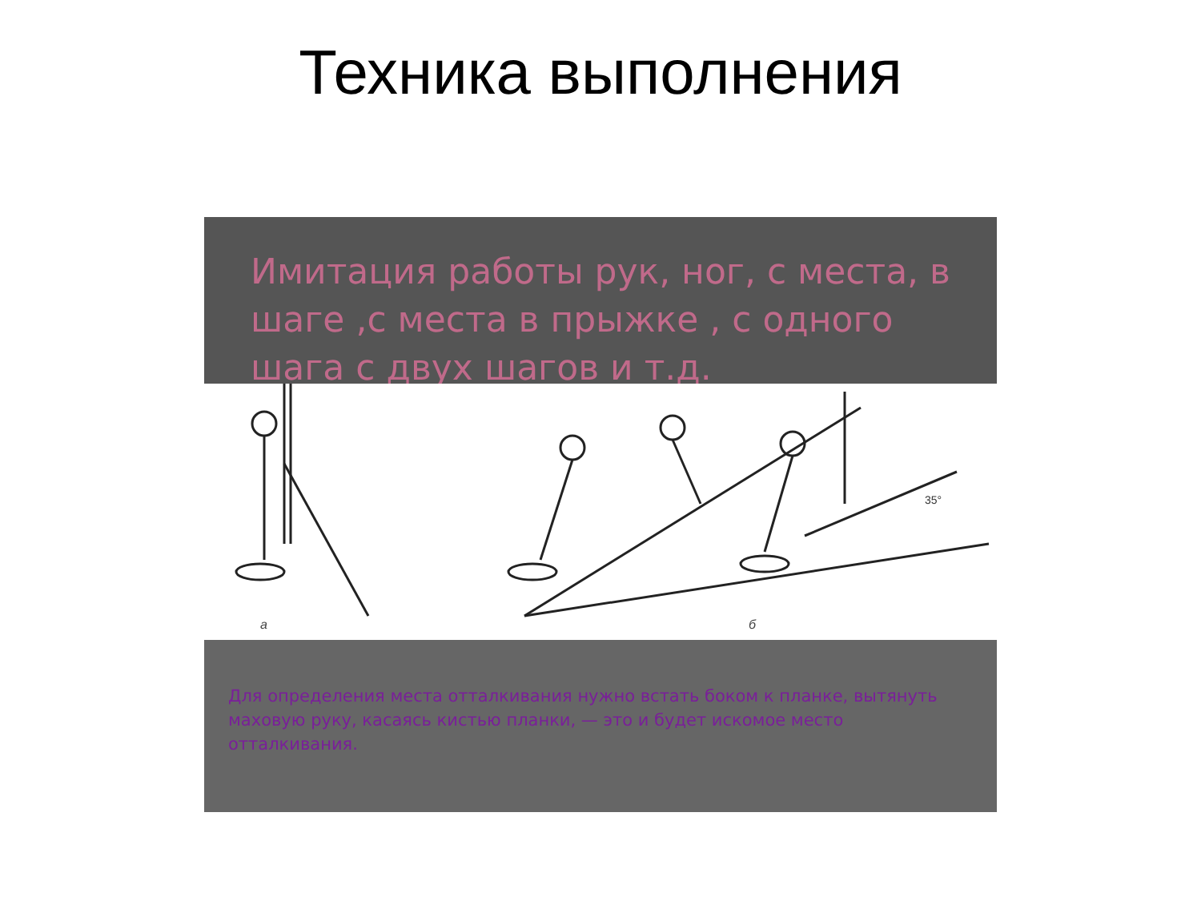Техника выполнения
Имитация работы рук, ног, с места, в шаге ,с места в прыжке , с одного шага с двух шагов и т.д.
35°
а б
Для определения места отталкивания нужно встать боком к планке, вытянуть маховую руку, касаясь кистью планки, — это и будет искомое место отталкивания.